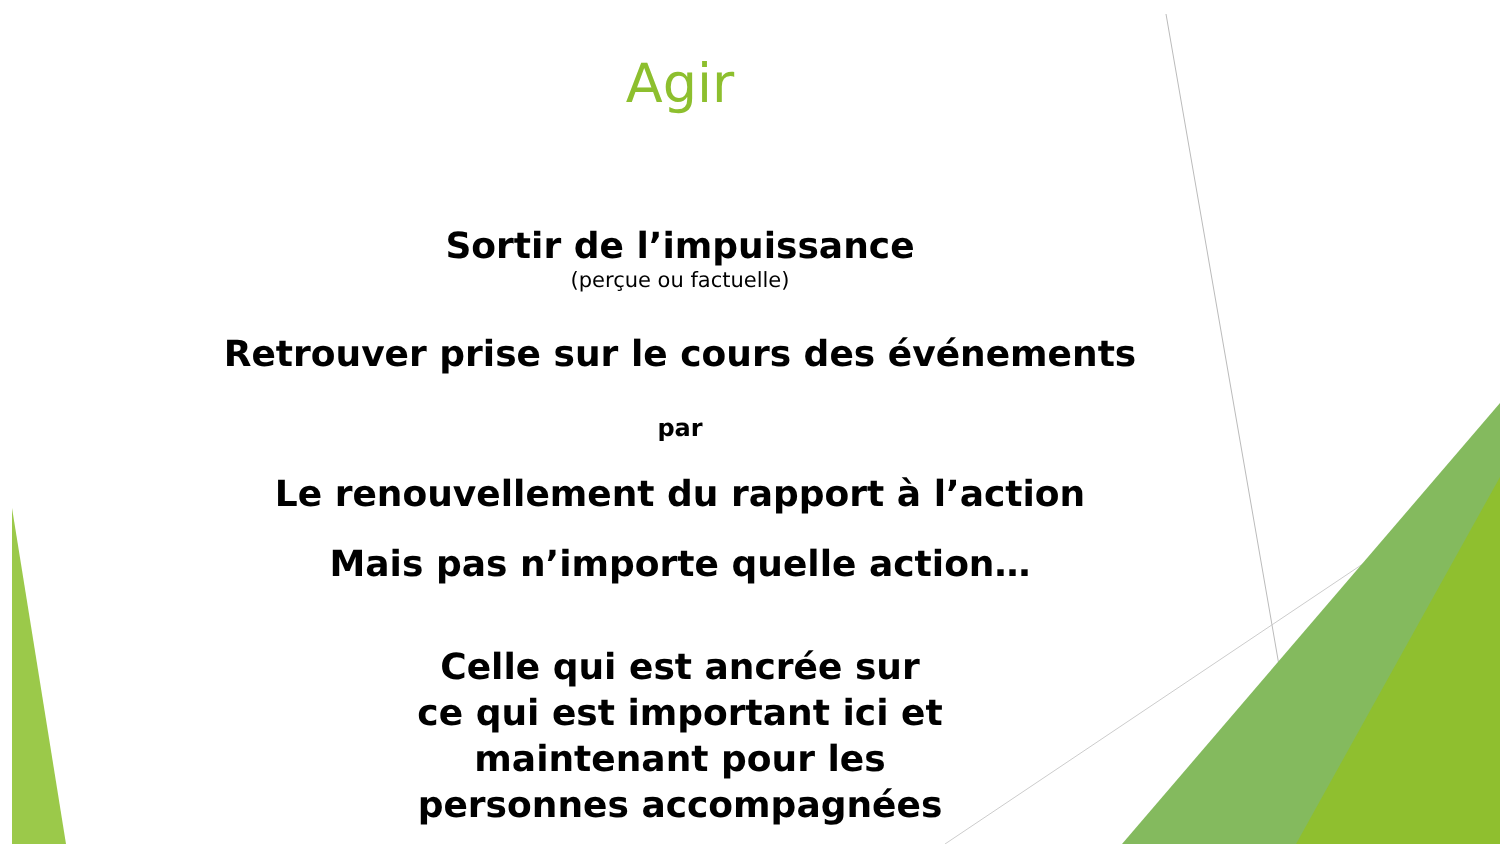Agir
Sortir de l’impuissance
(perçue ou factuelle)
Retrouver prise sur le cours des événements
par
Le renouvellement du rapport à l’action
Mais pas n’importe quelle action…
Celle qui est ancrée sur
ce qui est important ici et
maintenant pour les
personnes accompagnées